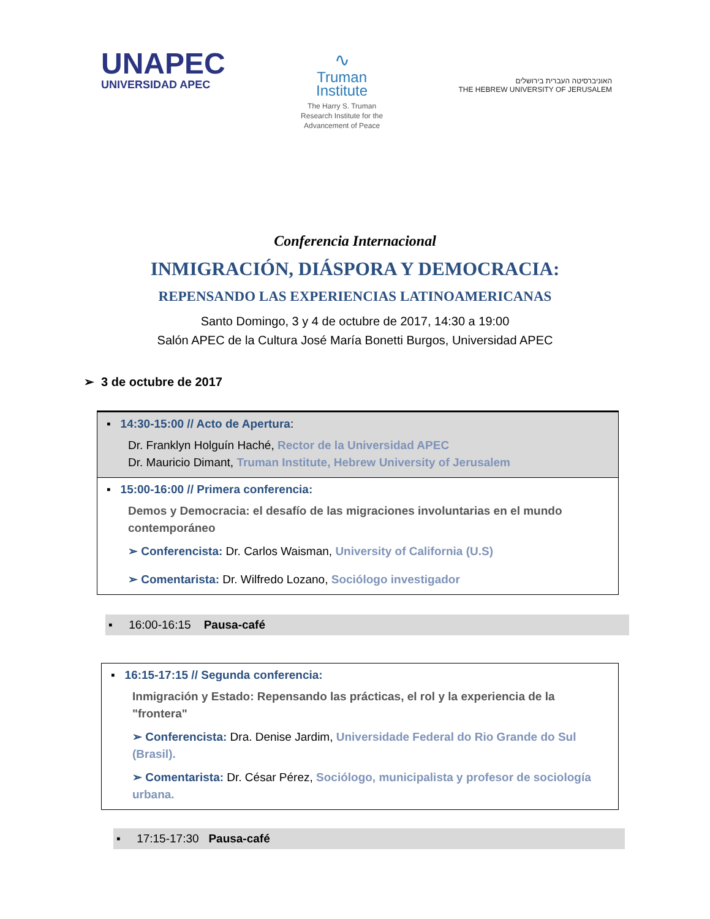UNAPEC
UNIVERSIDAD APEC
∿
Truman
Institute
The Harry S. Truman
Research Institute for the
Advancement of Peace
האוניברסיטה העברית בירושלים
THE HEBREW UNIVERSITY OF JERUSALEM
Conferencia Internacional
INMIGRACIÓN, DIÁSPORA Y DEMOCRACIA:
REPENSANDO LAS EXPERIENCIAS LATINOAMERICANAS
Santo Domingo, 3 y 4 de octubre de 2017, 14:30 a 19:00
Salón APEC de la Cultura José María Bonetti Burgos, Universidad APEC
➢ 3 de octubre de 2017
▪ 14:30-15:00 // Acto de Apertura:
Dr. Franklyn Holguín Haché, Rector de la Universidad APEC
Dr. Mauricio Dimant, Truman Institute, Hebrew University of Jerusalem
▪ 15:00-16:00 // Primera conferencia:
Demos y Democracia: el desafío de las migraciones involuntarias en el mundo contemporáneo
➢ Conferencista: Dr. Carlos Waisman, University of California (U.S)
➢ Comentarista: Dr. Wilfredo Lozano, Sociólogo investigador
▪ 16:00-16:15 Pausa-café
▪ 16:15-17:15 // Segunda conferencia:
Inmigración y Estado: Repensando las prácticas, el rol y la experiencia de la "frontera"
➢ Conferencista: Dra. Denise Jardim, Universidade Federal do Rio Grande do Sul (Brasil).
➢ Comentarista: Dr. César Pérez, Sociólogo, municipalista y profesor de sociología urbana.
▪ 17:15-17:30 Pausa-café